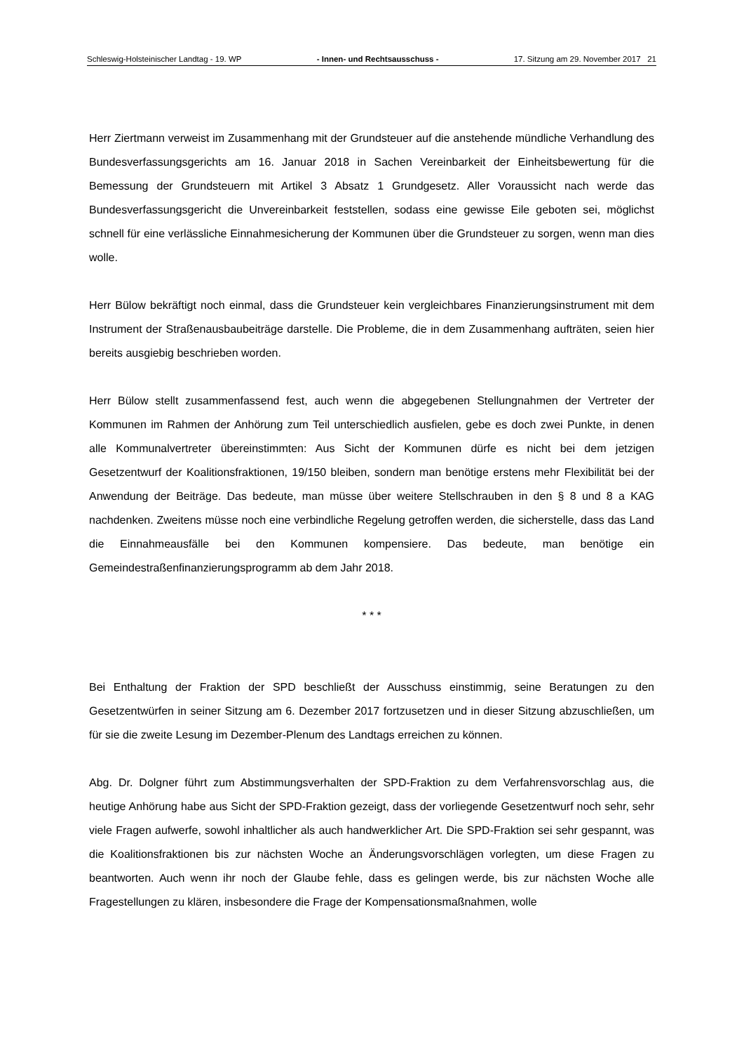Schleswig-Holsteinischer Landtag - 19. WP - Innen- und Rechtsausschuss - 17. Sitzung am 29. November 2017 21
Herr Ziertmann verweist im Zusammenhang mit der Grundsteuer auf die anstehende mündliche Verhandlung des Bundesverfassungsgerichts am 16. Januar 2018 in Sachen Vereinbarkeit der Einheitsbewertung für die Bemessung der Grundsteuern mit Artikel 3 Absatz 1 Grundgesetz. Aller Voraussicht nach werde das Bundesverfassungsgericht die Unvereinbarkeit feststellen, sodass eine gewisse Eile geboten sei, möglichst schnell für eine verlässliche Einnahmesicherung der Kommunen über die Grundsteuer zu sorgen, wenn man dies wolle.
Herr Bülow bekräftigt noch einmal, dass die Grundsteuer kein vergleichbares Finanzierungsinstrument mit dem Instrument der Straßenausbaubeiträge darstelle. Die Probleme, die in dem Zusammenhang aufträten, seien hier bereits ausgiebig beschrieben worden.
Herr Bülow stellt zusammenfassend fest, auch wenn die abgegebenen Stellungnahmen der Vertreter der Kommunen im Rahmen der Anhörung zum Teil unterschiedlich ausfielen, gebe es doch zwei Punkte, in denen alle Kommunalvertreter übereinstimmten: Aus Sicht der Kommunen dürfe es nicht bei dem jetzigen Gesetzentwurf der Koalitionsfraktionen, 19/150 bleiben, sondern man benötige erstens mehr Flexibilität bei der Anwendung der Beiträge. Das bedeute, man müsse über weitere Stellschrauben in den § 8 und 8 a KAG nachdenken. Zweitens müsse noch eine verbindliche Regelung getroffen werden, die sicherstelle, dass das Land die Einnahmeausfälle bei den Kommunen kompensiere. Das bedeute, man benötige ein Gemeindestraßenfinanzierungsprogramm ab dem Jahr 2018.
* * *
Bei Enthaltung der Fraktion der SPD beschließt der Ausschuss einstimmig, seine Beratungen zu den Gesetzentwürfen in seiner Sitzung am 6. Dezember 2017 fortzusetzen und in dieser Sitzung abzuschließen, um für sie die zweite Lesung im Dezember-Plenum des Landtags erreichen zu können.
Abg. Dr. Dolgner führt zum Abstimmungsverhalten der SPD-Fraktion zu dem Verfahrensvorschlag aus, die heutige Anhörung habe aus Sicht der SPD-Fraktion gezeigt, dass der vorliegende Gesetzentwurf noch sehr, sehr viele Fragen aufwerfe, sowohl inhaltlicher als auch handwerklicher Art. Die SPD-Fraktion sei sehr gespannt, was die Koalitionsfraktionen bis zur nächsten Woche an Änderungsvorschlägen vorlegten, um diese Fragen zu beantworten. Auch wenn ihr noch der Glaube fehle, dass es gelingen werde, bis zur nächsten Woche alle Fragestellungen zu klären, insbesondere die Frage der Kompensationsmaßnahmen, wolle